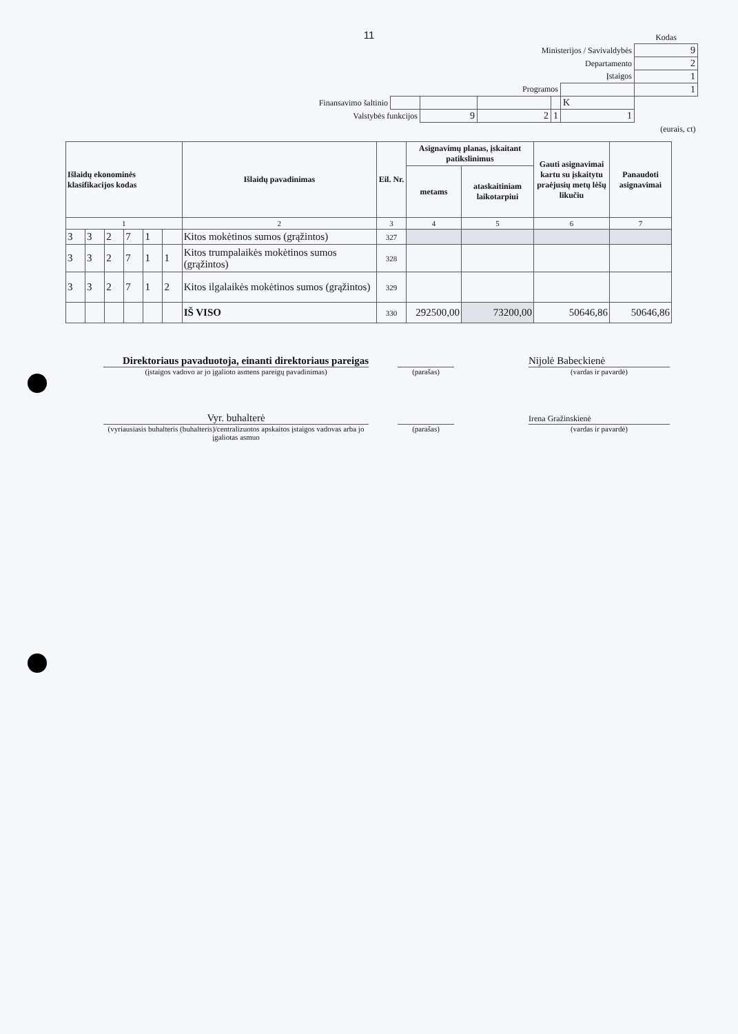11
| | | | | | | Kodas |
| Ministerijos / Savivaldybės | | | | | | 9 |
| Departamento | | | | | | 2 |
| Įstaigos | | | | | | 1 |
| Programos | | | | | | 1 |
| Finansavimo šaltinio | | | | | K | |
| Valstybės funkcijos | | 9 | 2 | 1 | 1 | |
| (eurais, ct) | | | | | | |
| Išlaidų ekonominės klasifikacijos kodas | | | | | | Išlaidų pavadinimas | Eil. Nr. | Asignavimų planas, įskaitant patikslinimus | | Gauti asignavimai kartu su įskaitytu praėjusių metų lėšų likučiu | Panaudoti asignavimai |
| --- | --- | --- | --- | --- | --- | --- | --- | --- | --- | --- | --- |
| | | | | | | | | metams | ataskaitiniam laikotarpiui | | |
| 1 | | | | | | 2 | 3 | 4 | 5 | 6 | 7 |
| 3 | 3 | 2 | 7 | 1 | | Kitos mokėtinos sumos (grąžintos) | 327 | | | | |
| 3 | 3 | 2 | 7 | 1 | 1 | Kitos trumpalaikės mokėtinos sumos (grąžintos) | 328 | | | | |
| 3 | 3 | 2 | 7 | 1 | 2 | Kitos ilgalaikės mokėtinos sumos (grąžintos) | 329 | | | | |
| | | | | | | IŠ VISO | 330 | 292500,00 | 73200,00 | 50646,86 | 50646,86 |
Direktoriaus pavaduotoja, einanti direktoriaus pareigas
Nijolė Babeckienė
(įstaigos vadovo ar jo įgalioto asmens pareigų pavadinimas)
(parašas) (vardas ir pavardė)
Vyr. buhalterė
Irena Gražinskienė
(vyriausiasis buhalteris (buhalteris)/centralizuotos apskaitos įstaigos vadovas arba jo įgaliotas asmuo
(parašas) (vardas ir pavardė)